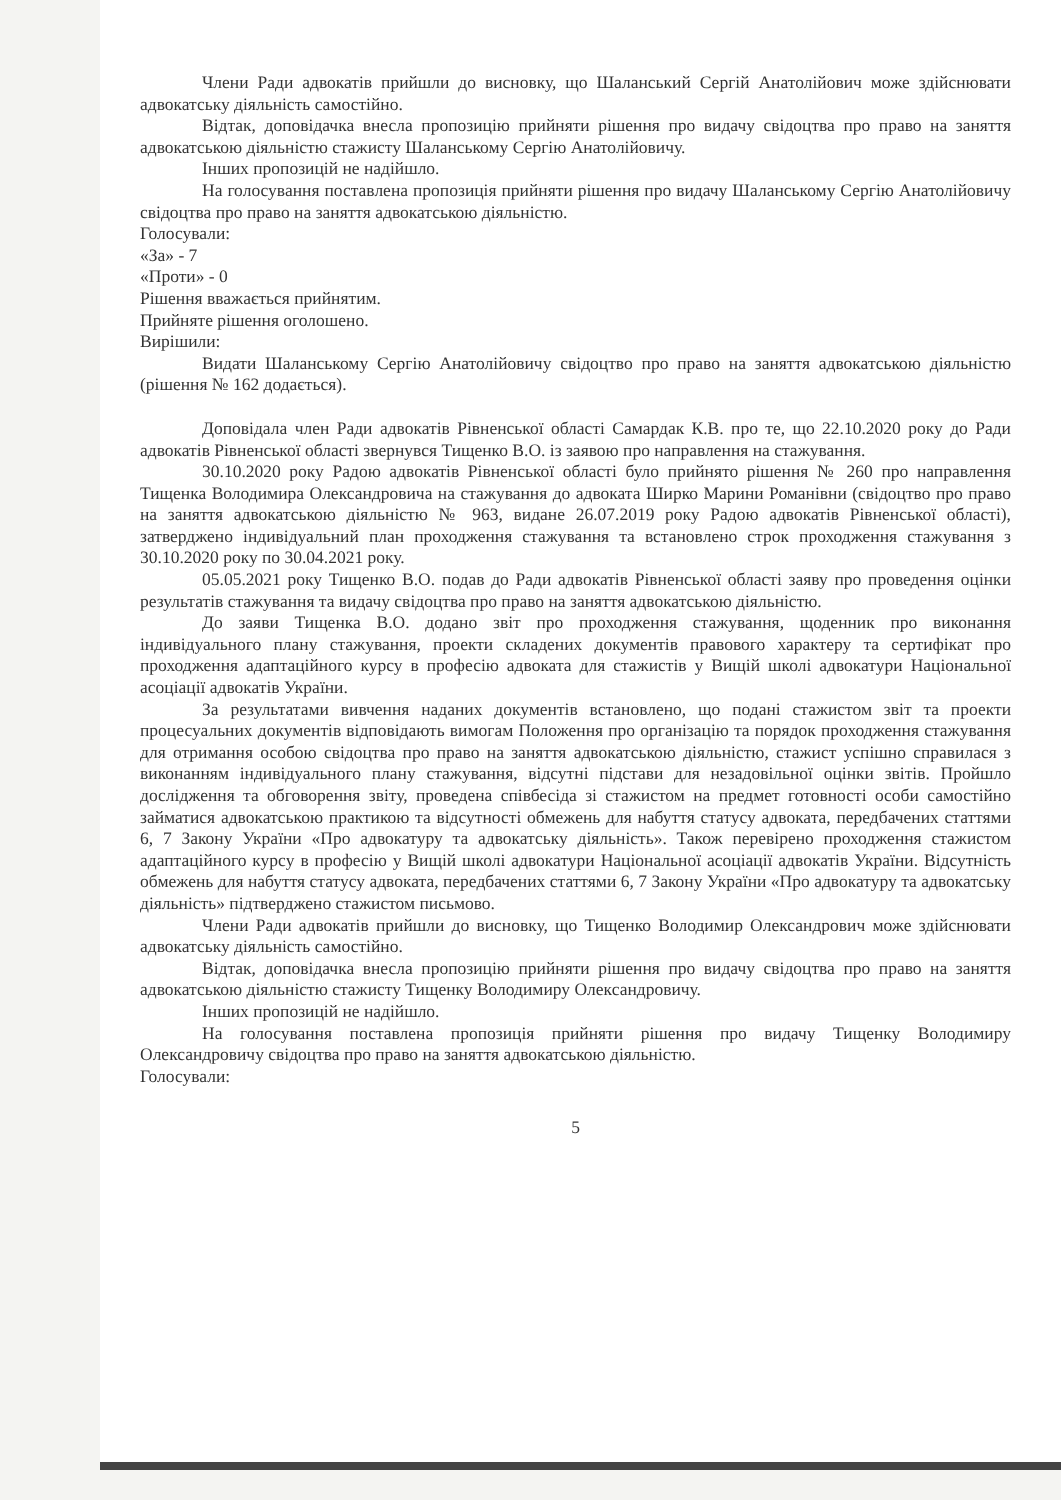Члени Ради адвокатів прийшли до висновку, що Шаланський Сергій Анатолійович може здійснювати адвокатську діяльність самостійно.
Відтак, доповідачка внесла пропозицію прийняти рішення про видачу свідоцтва про право на заняття адвокатською діяльністю стажисту Шаланському Сергію Анатолійовичу.
Інших пропозицій не надійшло.
На голосування поставлена пропозиція прийняти рішення про видачу Шаланському Сергію Анатолійовичу свідоцтва про право на заняття адвокатською діяльністю.
Голосували:
«За» - 7
«Проти» - 0
Рішення вважається прийнятим.
Прийняте рішення оголошено.
Вирішили:
Видати Шаланському Сергію Анатолійовичу свідоцтво про право на заняття адвокатською діяльністю (рішення № 162 додається).
Доповідала член Ради адвокатів Рівненської області Самардак К.В. про те, що 22.10.2020 року до Ради адвокатів Рівненської області звернувся Тищенко В.О. із заявою про направлення на стажування.
30.10.2020 року Радою адвокатів Рівненської області було прийнято рішення № 260 про направлення Тищенка Володимира Олександровича на стажування до адвоката Ширко Марини Романівни (свідоцтво про право на заняття адвокатською діяльністю № 963, видане 26.07.2019 року Радою адвокатів Рівненської області), затверджено індивідуальний план проходження стажування та встановлено строк проходження стажування з 30.10.2020 року по 30.04.2021 року.
05.05.2021 року Тищенко В.О. подав до Ради адвокатів Рівненської області заяву про проведення оцінки результатів стажування та видачу свідоцтва про право на заняття адвокатською діяльністю.
До заяви Тищенка В.О. додано звіт про проходження стажування, щоденник про виконання індивідуального плану стажування, проекти складених документів правового характеру та сертифікат про проходження адаптаційного курсу в професію адвоката для стажистів у Вищій школі адвокатури Національної асоціації адвокатів України.
За результатами вивчення наданих документів встановлено, що подані стажистом звіт та проекти процесуальних документів відповідають вимогам Положення про організацію та порядок проходження стажування для отримання особою свідоцтва про право на заняття адвокатською діяльністю, стажист успішно справилася з виконанням індивідуального плану стажування, відсутні підстави для незадовільної оцінки звітів. Пройшло дослідження та обговорення звіту, проведена співбесіда зі стажистом на предмет готовності особи самостійно займатися адвокатською практикою та відсутності обмежень для набуття статусу адвоката, передбачених статтями 6, 7 Закону України «Про адвокатуру та адвокатську діяльність». Також перевірено проходження стажистом адаптаційного курсу в професію у Вищій школі адвокатури Національної асоціації адвокатів України. Відсутність обмежень для набуття статусу адвоката, передбачених статтями 6, 7 Закону України «Про адвокатуру та адвокатську діяльність» підтверджено стажистом письмово.
Члени Ради адвокатів прийшли до висновку, що Тищенко Володимир Олександрович може здійснювати адвокатську діяльність самостійно.
Відтак, доповідачка внесла пропозицію прийняти рішення про видачу свідоцтва про право на заняття адвокатською діяльністю стажисту Тищенку Володимиру Олександровичу.
Інших пропозицій не надійшло.
На голосування поставлена пропозиція прийняти рішення про видачу Тищенку Володимиру Олександровичу свідоцтва про право на заняття адвокатською діяльністю.
Голосували:
5